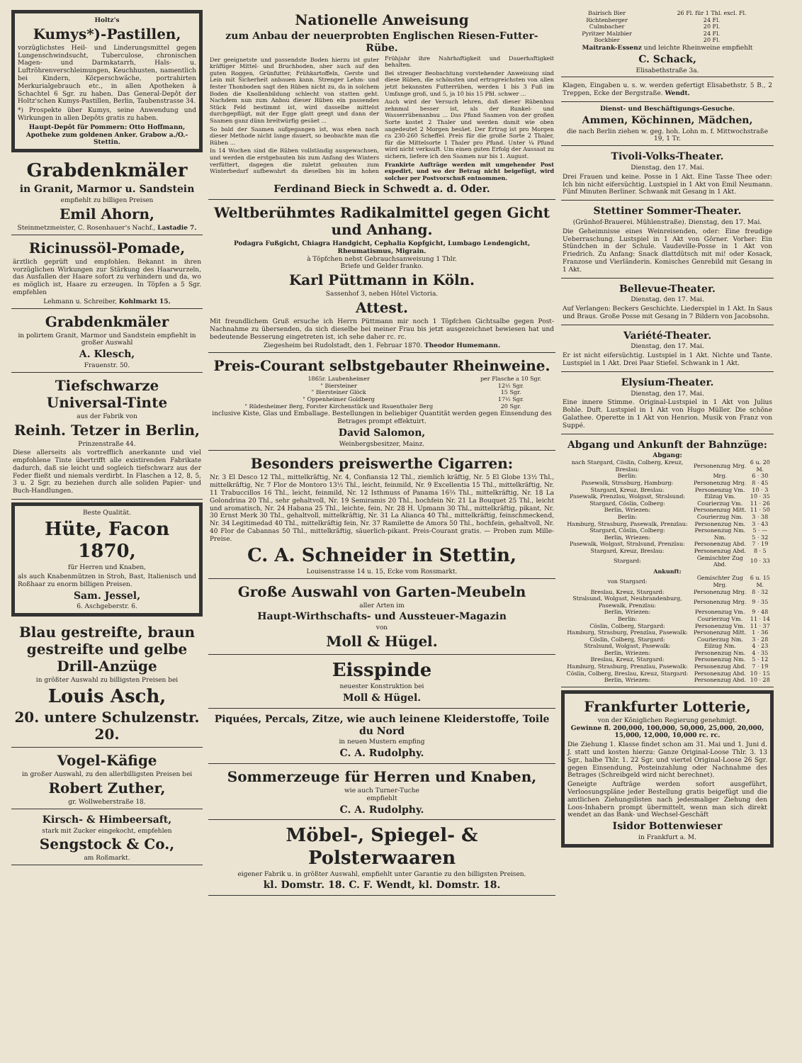Holtz's
Kumys*)-Pastillen,
vorzüglichstes Heil- und Linderungsmittel gegen Lungenschwindsucht, Tuberculose, chronischen Magen- und Darmkatarrh, Hals- u. Luftröhrenverschleimungen, Keuchhusten, namentlich bei Kindern, Körperschwäche, portrahirten Merkurialgebrauch etc., in allen Apotheken à Schachtel 6 Sgr. zu haben. Das General-Depôt der Holtz'schen Kumys-Pastillen, Berlin, Taubenstrasse 34.
*) Prospekte über Kumys, seine Anwendung und Wirkungen in allen Depôts gratis zu haben.
Haupt-Depôt für Pommern: Otto Hoffmann, Apotheke zum goldenen Anker. Grabow a./O.-Stettin.
Grabdenkmäler
in Granit, Marmor u. Sandstein
empfiehlt zu billigen Preisen
Emil Ahorn,
Steinmetzmeister, C. Rosenhauer's Nachf., Lastadie 7.
Ricinussöl-Pomade,
ärztlich geprüft und empfohlen. Bekannt in ihren vorzüglichen Wirkungen zur Stärkung des Haarwurzeln, das Ausfallen der Haare sofort zu verhindern und da, wo es möglich ist, Haare zu erzeugen. In Töpfen a 5 Sgr. empfehlen
Lehmann u. Schreiber, Kohlmarkt 15.
Grabdenkmäler
in polirtem Granit, Marmor und Sandstein empfiehlt in großer Auswahl
A. Klesch,
Frauenstr. 50.
Tiefschwarze Universal-Tinte
aus der Fabrik von
Reinh. Tetzer in Berlin,
Prinzenstraße 44.
Diese allerseits als vortrefflich anerkannte und viel empfohlene Tinte übertrifft alle existirenden Fabrikate dadurch, daß sie leicht und sogleich tiefschwarz aus der Feder fließt und niemals verdirbt. In Flaschen a 12, 8, 5, 3 u. 2 Sgr. zu beziehen durch alle soliden Papier- und Buch-Handlungen.
Beste Qualität.
Hüte, Facon 1870,
für Herren und Knaben,
als auch Knabenmützen in Stroh, Bast, Italienisch und Roßhaar zu enorm billigen Preisen.
Sam. Jessel,
6. Aschgeberstr. 6.
Blau gestreifte, braun gestreifte und gelbe Drill-Anzüge
in größter Auswahl zu billigsten Preisen bei
Louis Asch,
20. untere Schulzenstr. 20.
Vogel-Käfige
in großer Auswahl, zu den allerbilligsten Preisen bei
Robert Zuther,
gr. Wollweberstraße 18.
Kirsch- & Himbeersaft,
stark mit Zucker eingekocht, empfehlen
Sengstock & Co.,
am Roßmarkt.
Nationelle Anweisung
zum Anbau der neuerprobten Englischen Riesen-Futter-Rübe.
Der geeignetste und passendste Boden hierzu ist guter kräftiger Mittel- und Bruchboden, aber auch auf den guten Roggen, Grünfutter, Frühkartoffeln, Gerste und Lein mit Sicherheit anbauen kann. Strenger Lehm- und fester Thonboden sagt den Rüben nicht zu, da in solchem Boden die Knollenbildung schlecht von statten geht. Nachdem nun zum Anbau dieser Rüben ein passendes Stück Feld bestimmt ist, wird dasselbe mittelst durchgepflügt, mit der Egge glatt geegt und dann der Saamen ganz dünn breitwürfig gesäet ...
So bald der Saamen aufgegangen ist, was eben nach dieser Methode nicht lange dauert, so beobachte man die Rüben ...
In 14 Wochen sind die Rüben vollständig ausgewachsen, und werden die erstgebauten bis zum Anfang des Winters verfüttert, dagegen die zuletzt gebauten zum Winterbedarf aufbewahrt da dieselben bis im hohen Frühjahr ihre Nahrhaftigkeit und Dauerhaftigkeit behalten.
Bei strenger Beobachtung vorstehender Anweisung sind diese Rüben, die schönsten und ertragreichsten von allen jetzt bekannten Futterrüben, werden 1 bis 3 Fuß im Umfange groß, und 5, ja 10 bis 15 Pfd. schwer ...
Auch wird der Versuch lehren, daß dieser Rübenbau zehnmal besser ist, als der Runkel- und Wasserrübenanbau ... Das Pfund Saamen von der großen Sorte kostet 2 Thaler und werden damit wie oben angedeutet 2 Morgen besäet. Der Ertrag ist pro Morgen ca 230-260 Scheffel. Preis für die große Sorte 2 Thaler, für die Mittelsorte 1 Thaler pro Pfund. Unter ¼ Pfund wird nicht verkauft. Um einen guten Erfolg der Aussaat zu sichern, liefere ich den Saamen nur bis 1. August.
Frankirte Aufträge werden mit umgehender Post expedirt, und wo der Betrag nicht beigefügt, wird solcher per Postvorschuß entnommen.
Ferdinand Bieck in Schwedt a. d. Oder.
Weltberühmtes Radikalmittel gegen Gicht und Anhang.
Podagra Fußgicht, Chiagra Handgicht, Cephalia Kopfgicht, Lumbago Lendengicht, Rheumatismus, Migrain.
à Töpfchen nebst Gebrauchsanweisung 1 Thlr.
Briefe und Gelder franko.
Karl Püttmann in Köln.
Sassenhof 3, neben Hôtel Victoria.
Attest.
Mit freundlichem Gruß ersuche ich Herrn Püttmann mir noch 1 Töpfchen Gichtsalbe gegen Post-Nachnahme zu übersenden, da sich dieselbe bei meiner Frau bis jetzt ausgezeichnet bewiesen hat und bedeutende Besserung eingetreten ist, ich sehe daher rc. rc.
Ziegesheim bei Rudolstadt, den 1. Februar 1870. Theodor Humemann.
Preis-Courant selbstgebauter Rheinweine.
| 1865r. Laubenheimer | per Flasche a 10 Sgr. |
| " Biersteiner | 12½ Sgr. |
| " Biersteiner Glöck | 15 Sgr. |
| " Oppenheimer Goldberg | 17½ Sgr. |
| " Rüdesheimer Berg, Forster Kirchenstück und Rauenthaler Berg | 20 Sgr. |
inclusive Kiste, Glas und Emballage. Bestellungen in beliebiger Quantität werden gegen Einsendung des Betrages prompt effektuirt.
David Salomon,
Weinbergsbesitzer, Mainz.
Besonders preiswerthe Cigarren:
Nr. 3 El Desco 12 Thl., mittelkräftig, Nr. 4, Confiansia 12 Thl., ziemlich kräftig, Nr. 5 El Globe 13½ Thl., mittelkräftig, Nr. 7 Flor de Montoro 13½ Thl., leicht, feinmild, Nr. 9 Excellentia 15 Thl., mittelkräftig, Nr. 11 Trabuccillos 16 Thl., leicht, feinmild, Nr. 12 Isthmuss of Panama 16⅔ Thl., mittelkräftig, Nr. 18 La Golondrina 20 Thl., sehr gehaltvoll, Nr. 19 Semiramis 20 Thl., hochfein Nr. 21 La Bouquet 25 Thl., leicht und aromatisch, Nr. 24 Habana 25 Thl., leichte, fein, Nr. 28 H. Upmann 30 Thl., mittelkräftig, pikant, Nr. 30 Ernst Merk 30 Thl., gehaltvoll, mittelkräftig, Nr. 31 La Alianca 40 Thl., mittelkräftig, feinschmeckend, Nr. 34 Legitimedad 40 Thl., mittelkräftig fein, Nr. 37 Ramilette de Amora 50 Thl., hochfein, gehaltvoll, Nr. 40 Flor de Cabannas 50 Thl., mittelkräftig, säuerlich-pikant. Preis-Courant gratis. — Proben zum Mille-Preise.
C. A. Schneider in Stettin,
Louisenstrasse 14 u. 15, Ecke vom Rossmarkt.
Große Auswahl von Garten-Meubeln
aller Arten im
Haupt-Wirthschafts- und Aussteuer-Magazin
von
Moll & Hügel.
Eisspinde
neuester Konstruktion bei
Moll & Hügel.
Piquées, Percals, Zitze, wie auch leinene Kleiderstoffe, Toile du Nord
in neuen Mustern empfing
C. A. Rudolphy.
Sommerzeuge für Herren und Knaben,
wie auch Turner-Tuche
empfiehlt
C. A. Rudolphy.
Möbel-, Spiegel- & Polsterwaaren
eigener Fabrik u. in größter Auswahl, empfiehlt unter Garantie zu den billigsten Preisen.
kl. Domstr. 18. C. F. Wendt, kl. Domstr. 18.
| Bairisch Bier | 26 Fl. für 1 Thl. excl. Fl. |
| Richtenberger | 24 Fl. |
| Culmbacher | 20 Fl. |
| Pyritzer Malzbier | 24 Fl. |
| Bockbier | 20 Fl. |
Maitrank-Essenz und leichte Rheinweine empfiehlt
C. Schack,
Elisabethstraße 3a.
Klagen, Eingaben u. s. w. werden gefertigt Elisabethstr. 5 B., 2 Treppen, Ecke der Bergstraße. Wendt.
Dienst- und Beschäftigungs-Gesuche.
Ammen, Köchinnen, Mädchen,
die nach Berlin ziehen w. geg. hoh. Lohn m. f. Mittwochstraße 19, 1 Tr.
Tivoli-Volks-Theater.
Dienstag, den 17. Mai.
Drei Frauen und keine. Posse in 1 Akt. Eine Tasse Thee oder: Ich bin nicht eifersüchtig. Lustspiel in 1 Akt von Emil Neumann. Fünf Minuten Berliner. Schwank mit Gesang in 1 Akt.
Stettiner Sommer-Theater.
(Grünhof-Brauerei. Mühlenstraße). Dienstag, den 17. Mai.
Die Geheimnisse eines Weinreisenden, oder: Eine freudige Ueberraschung. Lustspiel in 1 Akt von Görner. Vorher: Ein Stündchen in der Schule. Vaudeville-Posse in 1 Akt von Friedrich. Zu Anfang: Snack dlattdütsch mit mi! oder Kosack, Franzose und Vierländerin. Komisches Genrebild mit Gesang in 1 Akt.
Bellevue-Theater.
Dienstag, den 17. Mai.
Auf Verlangen: Beckers Geschichte. Liederspiel in 1 Akt. In Saus und Braus. Große Posse mit Gesang in 7 Bildern von Jacobsohn.
Variété-Theater.
Dienstag, den 17. Mai.
Er ist nicht eifersüchtig. Lustspiel in 1 Akt. Nichte und Tante. Lustspiel in 1 Akt. Drei Paar Stiefel. Schwank in 1 Akt.
Elysium-Theater.
Dienstag, den 17. Mai.
Eine innere Stimme. Original-Lustspiel in 1 Akt von Julius Bohle. Duft. Lustspiel in 1 Akt von Hugo Müller. Die schöne Galathee. Operette in 1 Akt von Henrion. Musik von Franz von Suppé.
Abgang und Ankunft der Bahnzüge:
Abgang:
| nach Stargard, Cöslin, Colberg, Kreuz, Breslau: | Personenzug Mrg. | 6 u. 20 M. |
| Berlin: | Mrg. | 6 · 30 |
| Pasewalk, Strasburg, Hamburg: | Personenzug Mrg. | 8 · 45 |
| Stargard, Kreuz, Breslau: | Personenzug Vm. | 10 · 3 |
| Pasewalk, Prenzlau, Wolgast, Stralsund: | Eilzug Vm. | 10 · 35 |
| Stargard, Cöslin, Colberg: | Courierzug Vm. | 11 · 26 |
| Berlin, Wriezen: | Personenzug Mitt. | 11 · 50 |
| Berlin: | Courierzug Nm. | 3 · 38 |
| Hamburg, Strasburg, Pasewalk, Prenzlau: | Personenzug Nm. | 3 · 43 |
| Stargard, Cöslin, Colberg: | Personenzug Nm. | 5 · — |
| Berlin, Wriezen: | Nm. | 5 · 32 |
| Pasewalk, Wolgast, Stralsund, Prenzlau: | Personenzug Abd. | 7 · 19 |
| Stargard, Kreuz, Breslau: | Personenzug Abd. | 8 · 5 |
| Stargard: | Gemischter Zug Abd. | 10 · 33 |
| Ankunft: | | |
| von Stargard: | Gemischter Zug Mrg. | 6 u. 15 M. |
| Breslau, Kreuz, Stargard: | Personenzug Mrg. | 8 · 32 |
| Stralsund, Wolgast, Neubrandenburg, Pasewalk, Prenzlau: | Personenzug Mrg. | 9 · 35 |
| Berlin, Wriezen: | Personenzug Vm. | 9 · 48 |
| Berlin: | Courierzug Vm. | 11 · 14 |
| Cöslin, Colberg, Stargard: | Personenzug Vm. | 11 · 37 |
| Hamburg, Strasburg, Prenzlau, Pasewalk: | Personenzug Mitt. | 1 · 36 |
| Cöslin, Colberg, Stargard: | Courierzug Nm. | 3 · 28 |
| Stralsund, Wolgast, Pasewalk: | Eilzug Nm. | 4 · 23 |
| Berlin, Wriezen: | Personenzug Nm. | 4 · 35 |
| Breslau, Kreuz, Stargard: | Personenzug Nm. | 5 · 12 |
| Hamburg, Strasburg, Prenzlau, Pasewalk: | Personenzug Abd. | 7 · 19 |
| Cöslin, Colberg, Breslau, Kreuz, Stargard: | Personenzug Abd. | 10 · 15 |
| Berlin, Wriezen: | Personenzug Abd. | 10 · 28 |
Frankfurter Lotterie,
von der Königlichen Regierung genehmigt.
Gewinne fl. 200,000, 100,000, 50,000, 25,000, 20,000, 15,000, 12,000, 10,000 rc. rc.
Die Ziehung 1. Klasse findet schon am 31. Mai und 1. Juni d. J. statt und kosten hierzu: Ganze Original-Loose Thlr. 3. 13 Sgr., halbe Thlr. 1. 22 Sgr. und viertel Original-Loose 26 Sgr. gegen Einsendung, Posteinzahlung oder Nachnahme des Betrages (Schreibgeld wird nicht berechnet).
Geneigte Aufträge werden sofort ausgeführt, Verloosungspläne jeder Bestellung gratis beigefügt und die amtlichen Ziehungslisten nach jedesmaliger Ziehung den Loos-Inhabern prompt übermittelt, wenn man sich direkt wendet an das Bank- und Wechsel-Geschäft
Isidor Bottenwieser
in Frankfurt a. M.